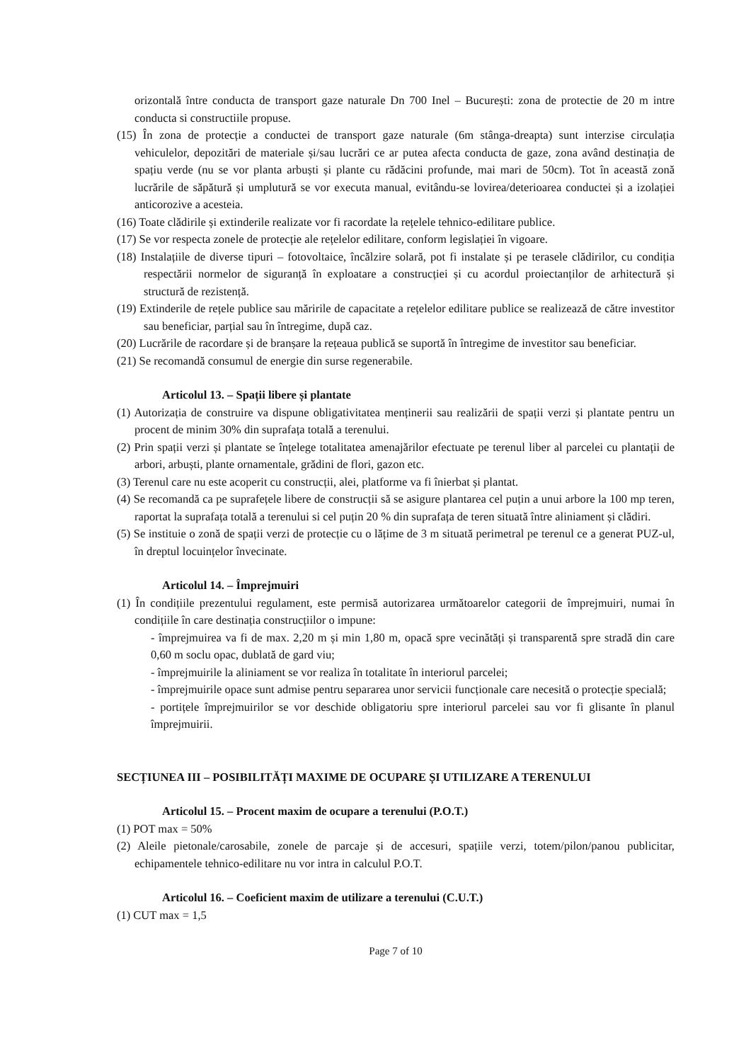orizontală între conducta de transport gaze naturale Dn 700 Inel – București: zona de protectie de 20 m intre conducta si constructiile propuse.
(15) În zona de protecție a conductei de transport gaze naturale (6m stânga-dreapta) sunt interzise circulația vehiculelor, depozitări de materiale și/sau lucrări ce ar putea afecta conducta de gaze, zona având destinația de spațiu verde (nu se vor planta arbuști și plante cu rădăcini profunde, mai mari de 50cm). Tot în această zonă lucrările de săpătură și umplutură se vor executa manual, evitându-se lovirea/deterioarea conductei și a izolației anticorozive a acesteia.
(16) Toate clădirile și extinderile realizate vor fi racordate la rețelele tehnico-edilitare publice.
(17) Se vor respecta zonele de protecție ale rețelelor edilitare, conform legislației în vigoare.
(18) Instalațiile de diverse tipuri – fotovoltaice, încălzire solară, pot fi instalate și pe terasele clădirilor, cu condiția respectării normelor de siguranță în exploatare a construcției și cu acordul proiectanților de arhitectură și structură de rezistență.
(19) Extinderile de rețele publice sau măririle de capacitate a rețelelor edilitare publice se realizează de către investitor sau beneficiar, parțial sau în întregime, după caz.
(20) Lucrările de racordare și de branșare la rețeaua publică se suportă în întregime de investitor sau beneficiar.
(21) Se recomandă consumul de energie din surse regenerabile.
Articolul 13. – Spații libere și plantate
(1) Autorizația de construire va dispune obligativitatea menținerii sau realizării de spații verzi și plantate pentru un procent de minim 30% din suprafața totală a terenului.
(2) Prin spații verzi și plantate se înțelege totalitatea amenajărilor efectuate pe terenul liber al parcelei cu plantații de arbori, arbuști, plante ornamentale, grădini de flori, gazon etc.
(3) Terenul care nu este acoperit cu construcții, alei, platforme va fi înierbat și plantat.
(4) Se recomandă ca pe suprafețele libere de construcții să se asigure plantarea cel puțin a unui arbore la 100 mp teren, raportat la suprafața totală a terenului si cel puțin 20 % din suprafața de teren situată între aliniament și clădiri.
(5) Se instituie o zonă de spații verzi de protecție cu o lățime de 3 m situată perimetral pe terenul ce a generat PUZ-ul, în dreptul locuințelor învecinate.
Articolul 14. – Împrejmuiri
(1) În condițiile prezentului regulament, este permisă autorizarea următoarelor categorii de împrejmuiri, numai în condițiile în care destinația construcțiilor o impune:
- împrejmuirea va fi de max. 2,20 m și min 1,80 m, opacă spre vecinătăți și transparentă spre stradă din care 0,60 m soclu opac, dublată de gard viu;
- împrejmuirile la aliniament se vor realiza în totalitate în interiorul parcelei;
- împrejmuirile opace sunt admise pentru separarea unor servicii funcționale care necesită o protecție specială;
- portițele împrejmuirilor se vor deschide obligatoriu spre interiorul parcelei sau vor fi glisante în planul împrejmuirii.
SECȚIUNEA III – POSIBILITĂȚI MAXIME DE OCUPARE ȘI UTILIZARE A TERENULUI
Articolul 15. – Procent maxim de ocupare a terenului (P.O.T.)
(1) POT max = 50%
(2) Aleile pietonale/carosabile, zonele de parcaje și de accesuri, spațiile verzi, totem/pilon/panou publicitar, echipamentele tehnico-edilitare nu vor intra in calculul P.O.T.
Articolul 16. – Coeficient maxim de utilizare a terenului (C.U.T.)
(1) CUT max = 1,5
Page 7 of 10